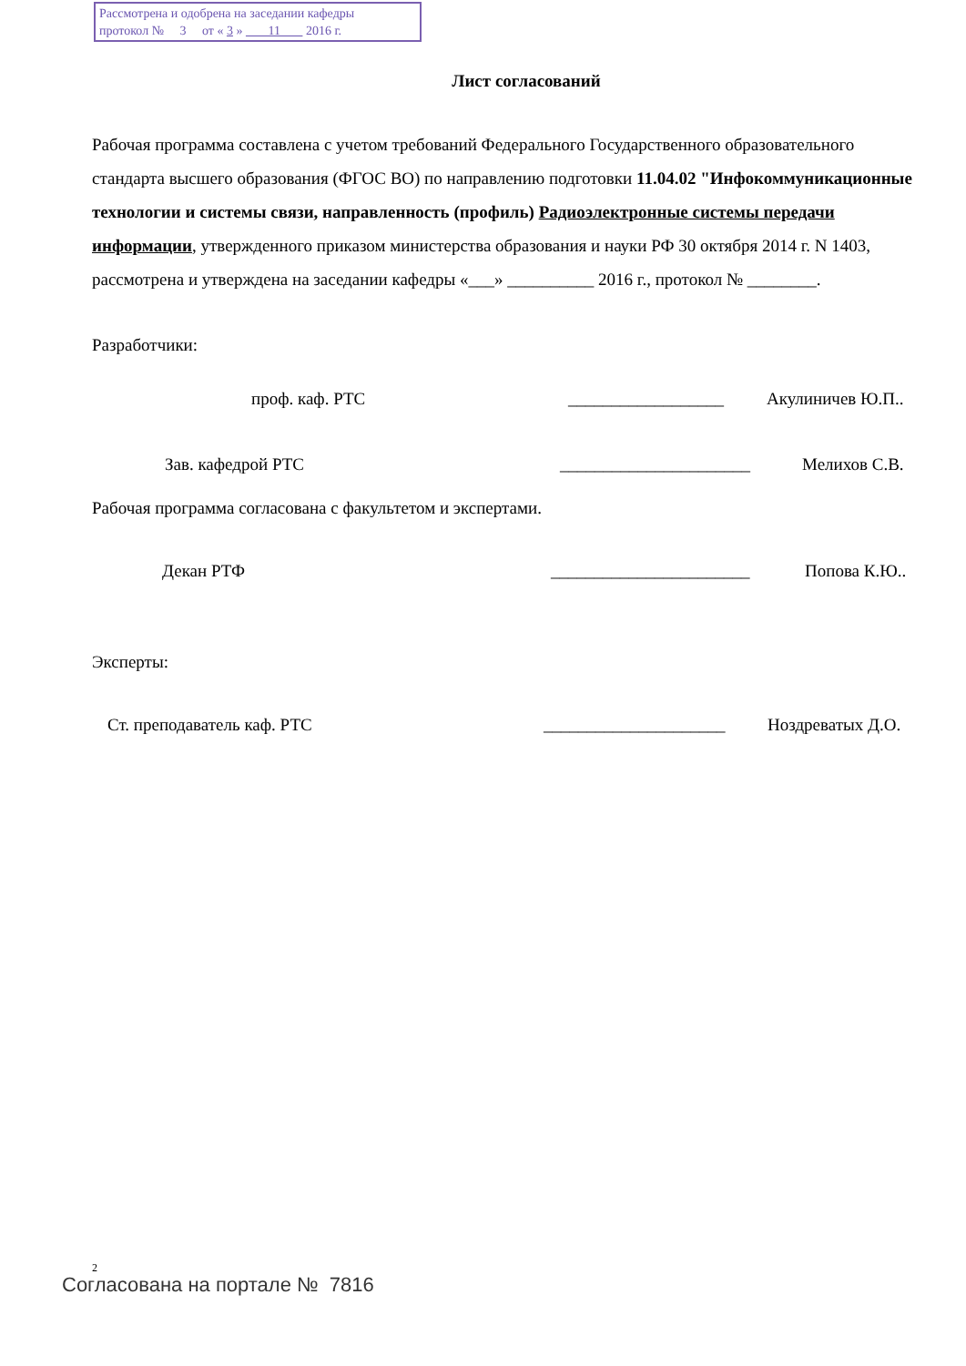Рассмотрена и одобрена на заседании кафедры
протокол № 3 от « 3 » 11 2016 г.
Лист согласований
Рабочая программа составлена с учетом требований Федерального Государственного образовательного стандарта высшего образования (ФГОС ВО) по направлению подготовки 11.04.02 "Инфокоммуникационные технологии и системы связи, направленность (профиль) Радиоэлектронные системы передачи информации, утвержденного приказом министерства образования и науки РФ 30 октября 2014 г. N 1403, рассмотрена и утверждена на заседании кафедры «___» __________ 2016 г., протокол № ________.
Разработчики:
проф. каф. РТС __________________ Акулиничев Ю.П..
Зав. кафедрой РТС ______________________ Мелихов С.В.
Рабочая программа согласована с факультетом и экспертами.
Декан РТФ _______________________ Попова К.Ю..
Эксперты:
Ст. преподаватель каф. РТС _____________________ Ноздреватых Д.О.
2
Согласована на портале № 7816